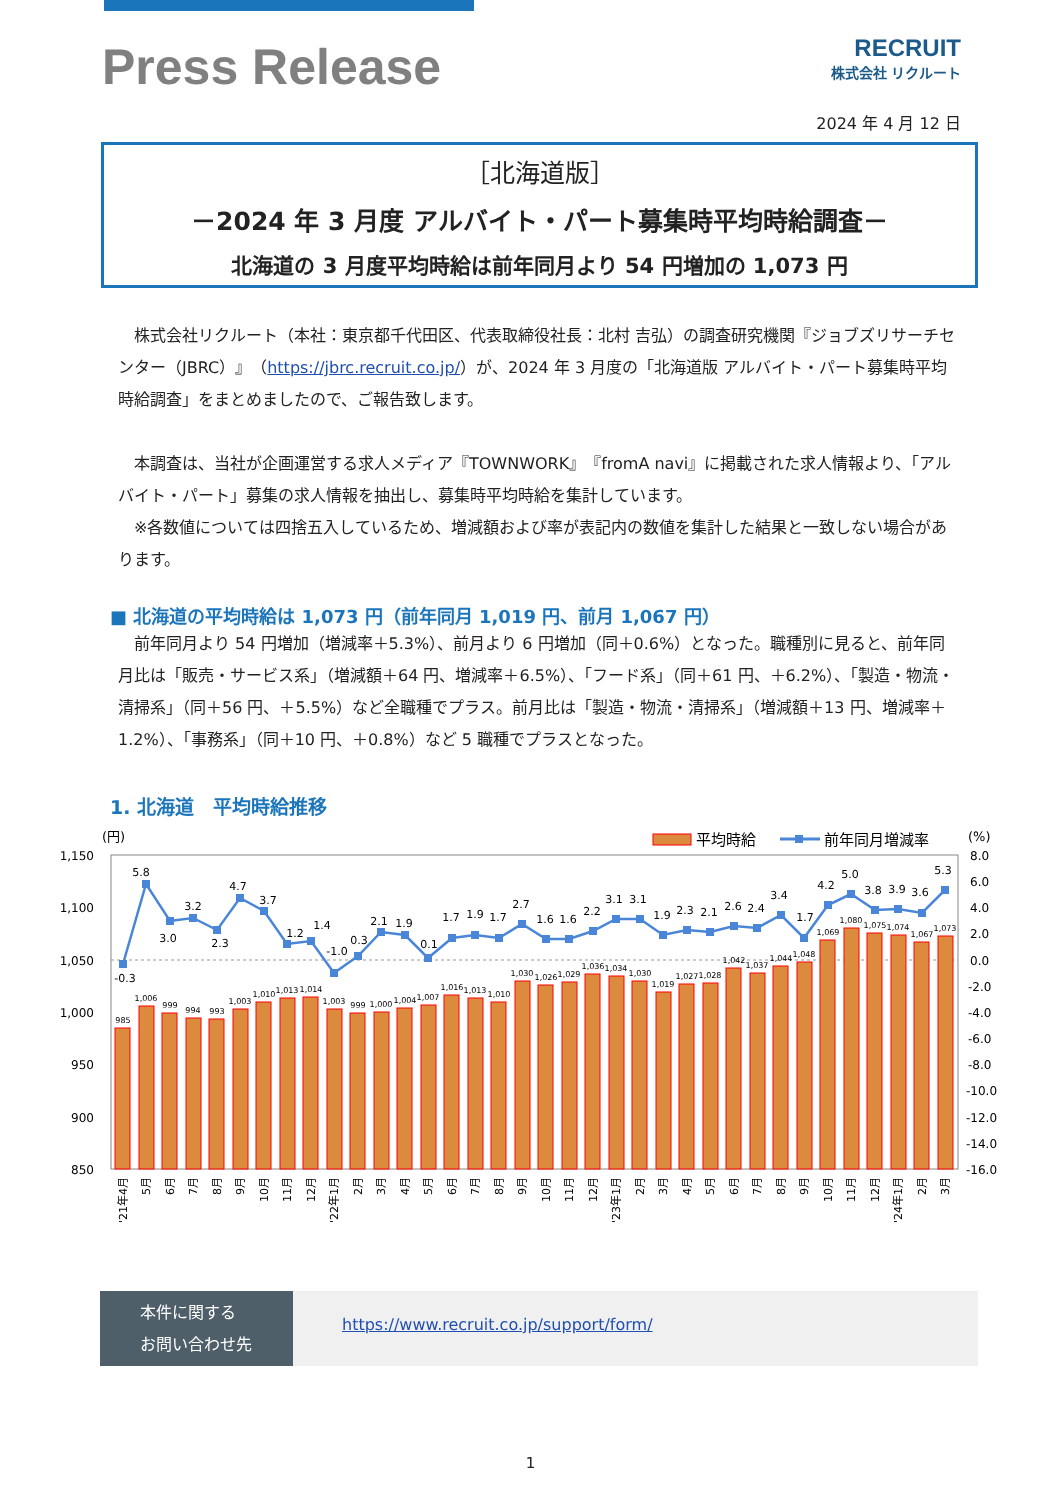Press Release
RECRUIT
株式会社 リクルート
2024 年 4 月 12 日
［北海道版］
－2024 年 3 月度 アルバイト・パート募集時平均時給調査－
北海道の 3 月度平均時給は前年同月より 54 円増加の 1,073 円
　株式会社リクルート（本社：東京都千代田区、代表取締役社長：北村 吉弘）の調査研究機関『ジョブズリサーチセンター（JBRC）』（https://jbrc.recruit.co.jp/）が、2024 年 3 月度の「北海道版 アルバイト・パート募集時平均時給調査」をまとめましたので、ご報告致します。
　本調査は、当社が企画運営する求人メディア『TOWNWORK』『fromA navi』に掲載された求人情報より、「アルバイト・パート」募集の求人情報を抽出し、募集時平均時給を集計しています。
　※各数値については四捨五入しているため、増減額および率が表記内の数値を集計した結果と一致しない場合があります。
■ 北海道の平均時給は 1,073 円（前年同月 1,019 円、前月 1,067 円）
　前年同月より 54 円増加（増減率＋5.3%）、前月より 6 円増加（同＋0.6%）となった。職種別に見ると、前年同月比は「販売・サービス系」（増減額＋64 円、増減率＋6.5%）、「フード系」（同＋61 円、＋6.2%）、「製造・物流・清掃系」（同＋56 円、＋5.5%）など全職種でプラス。前月比は「製造・物流・清掃系」（増減額＋13 円、増減率＋1.2%）、「事務系」（同＋10 円、＋0.8%）など 5 職種でプラスとなった。
1. 北海道　平均時給推移
(円)
平均時給
前年同月増減率
(%)
1,150
1,100
1,050
1,000
950
900
850
8.0
6.0
4.0
2.0
0.0
-2.0
-4.0
-6.0
-8.0
-10.0
-12.0
-14.0
-16.0
985
1,006
999
994
993
1,003
1,010
1,013
1,014
1,003
999
1,000
1,004
1,007
1,016
1,013
1,010
1,030
1,026
1,029
1,036
1,034
1,030
1,019
1,027
1,028
1,042
1,037
1,044
1,048
1,069
1,080
1,075
1,074
1,067
1,073
-0.3
5.8
3.0
3.2
2.3
4.7
3.7
1.2
1.4
-1.0
0.3
2.1
1.9
0.1
1.7
1.9
1.7
2.7
1.6
1.6
2.2
3.1
3.1
1.9
2.3
2.1
2.6
2.4
3.4
1.7
4.2
5.0
3.8
3.9
3.6
5.3
'21年4月
5月
6月
7月
8月
9月
10月
11月
12月
'22年1月
2月
3月
4月
5月
6月
7月
8月
9月
10月
11月
12月
'23年1月
2月
3月
4月
5月
6月
7月
8月
9月
10月
11月
12月
'24年1月
2月
3月
本件に関する
お問い合わせ先
https://www.recruit.co.jp/support/form/
1